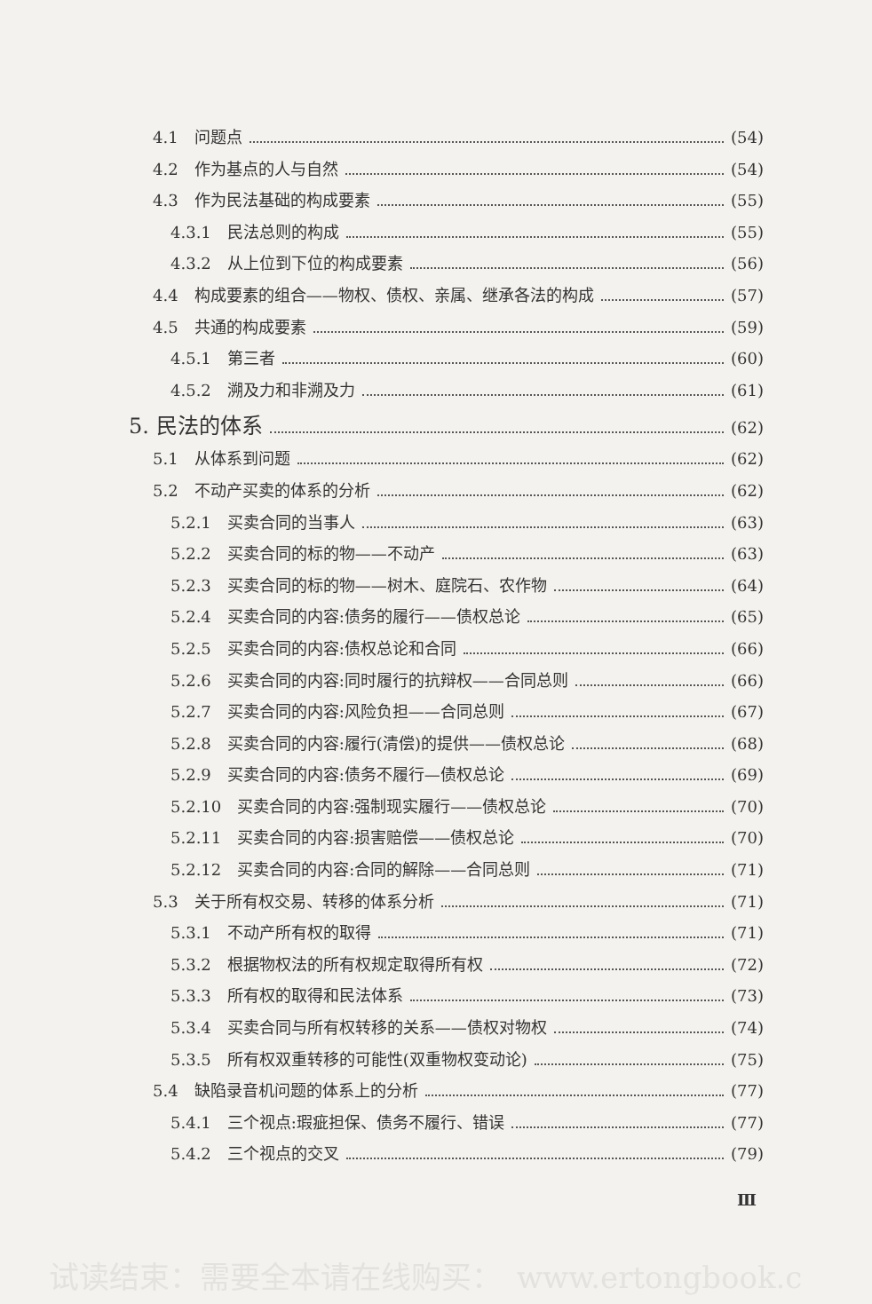4.1　问题点 (54)
4.2　作为基点的人与自然 (54)
4.3　作为民法基础的构成要素 (55)
4.3.1　民法总则的构成 (55)
4.3.2　从上位到下位的构成要素 (56)
4.4　构成要素的组合——物权、债权、亲属、继承各法的构成 (57)
4.5　共通的构成要素 (59)
4.5.1　第三者 (60)
4.5.2　溯及力和非溯及力 (61)
5. 民法的体系 (62)
5.1　从体系到问题 (62)
5.2　不动产买卖的体系的分析 (62)
5.2.1　买卖合同的当事人 (63)
5.2.2　买卖合同的标的物——不动产 (63)
5.2.3　买卖合同的标的物——树木、庭院石、农作物 (64)
5.2.4　买卖合同的内容:债务的履行——债权总论 (65)
5.2.5　买卖合同的内容:债权总论和合同 (66)
5.2.6　买卖合同的内容:同时履行的抗辩权——合同总则 (66)
5.2.7　买卖合同的内容:风险负担——合同总则 (67)
5.2.8　买卖合同的内容:履行(清偿)的提供——债权总论 (68)
5.2.9　买卖合同的内容:债务不履行—债权总论 (69)
5.2.10　买卖合同的内容:强制现实履行——债权总论 (70)
5.2.11　买卖合同的内容:损害赔偿——债权总论 (70)
5.2.12　买卖合同的内容:合同的解除——合同总则 (71)
5.3　关于所有权交易、转移的体系分析 (71)
5.3.1　不动产所有权的取得 (71)
5.3.2　根据物权法的所有权规定取得所有权 (72)
5.3.3　所有权的取得和民法体系 (73)
5.3.4　买卖合同与所有权转移的关系——债权对物权 (74)
5.3.5　所有权双重转移的可能性(双重物权变动论) (75)
5.4　缺陷录音机问题的体系上的分析 (77)
5.4.1　三个视点:瑕疵担保、债务不履行、错误 (77)
5.4.2　三个视点的交叉 (79)
Ⅲ
试读结束：需要全本请在线购买：　www.ertongbook.c